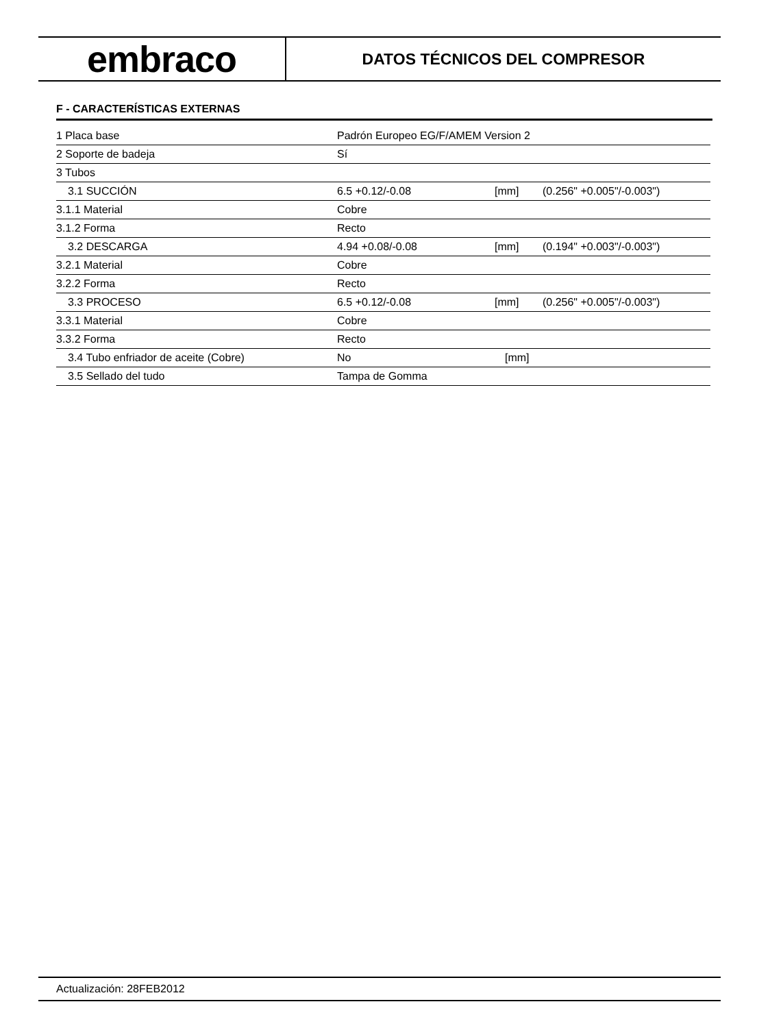embraco
DATOS TÉCNICOS DEL COMPRESOR
F - CARACTERÍSTICAS EXTERNAS
| 1 Placa base | Padrón Europeo EG/F/AMEM Version 2 | | |
| 2 Soporte de badeja | Sí | | |
| 3 Tubos | | | |
| 3.1 SUCCIÓN | 6.5 +0.12/-0.08 | [mm] | (0.256" +0.005"/-0.003") |
| 3.1.1 Material | Cobre | | |
| 3.1.2 Forma | Recto | | |
| 3.2 DESCARGA | 4.94 +0.08/-0.08 | [mm] | (0.194" +0.003"/-0.003") |
| 3.2.1 Material | Cobre | | |
| 3.2.2 Forma | Recto | | |
| 3.3 PROCESO | 6.5 +0.12/-0.08 | [mm] | (0.256" +0.005"/-0.003") |
| 3.3.1 Material | Cobre | | |
| 3.3.2 Forma | Recto | | |
| 3.4 Tubo enfriador de aceite (Cobre) | No | [mm] | |
| 3.5 Sellado del tudo | Tampa de Gomma | | |
Actualización: 28FEB2012